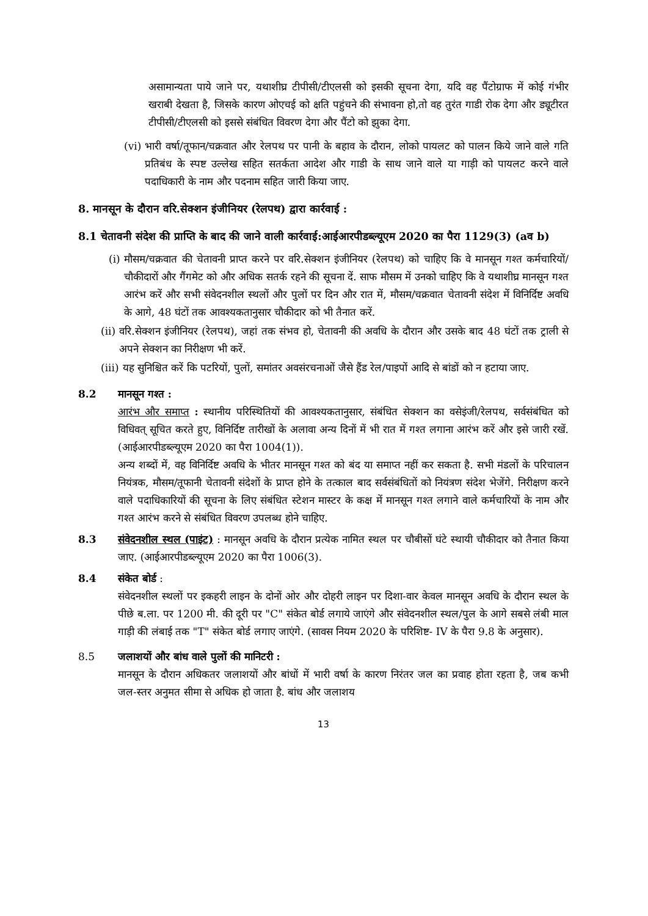असामान्यता पाये जाने पर, यथाशीघ्र टीपीसी/टीएलसी को इसकी सूचना देगा, यदि वह पैंटोग्राफ में कोई गंभीर खराबी देखता है, जिसके कारण ओएचई को क्षति पहुंचने की संभावना हो,तो वह तुरंत गाडी रोक देगा और ड्यूटीरत टीपीसी/टीएलसी को इससे संबंधित विवरण देगा और पैंटो को झुका देगा.
(vi) भारी वर्षा/तूफान/चक्रवात और रेलपथ पर पानी के बहाव के दौरान, लोको पायलट को पालन किये जाने वाले गति प्रतिबंध के स्पष्ट उल्लेख सहित सतर्कता आदेश और गाडी के साथ जाने वाले या गाड़ी को पायलट करने वाले पदाधिकारी के नाम और पदनाम सहित जारी किया जाए.
8. मानसून के दौरान वरि.सेक्शन इंजीनियर (रेलपथ) द्वारा कार्रवाई :
8.1 चेतावनी संदेश की प्राप्ति के बाद की जाने वाली कार्रवाई:आईआरपीडब्ल्यूएम 2020 का पैरा 1129(3) (aव b)
(i) मौसम/चक्रवात की चेतावनी प्राप्त करने पर वरि.सेक्शन इंजीनियर (रेलपथ) को चाहिए कि वे मानसून गश्त कर्मचारियों/चौकीदारों और गैंगमेट को और अधिक सतर्क रहने की सूचना दें. साफ मौसम में उनको चाहिए कि वे यथाशीघ्र मानसून गश्त आरंभ करें और सभी संवेदनशील स्थलों और पुलों पर दिन और रात में, मौसम/चक्रवात चेतावनी संदेश में विनिर्दिष्ट अवधि के आगे, 48 घंटों तक आवश्यकतानुसार चौकीदार को भी तैनात करें.
(ii) वरि.सेक्शन इंजीनियर (रेलपथ), जहां तक संभव हो, चेतावनी की अवधि के दौरान और उसके बाद 48 घंटों तक ट्राली से अपने सेक्शन का निरीक्षण भी करें.
(iii) यह सुनिश्चित करें कि पटरियों, पुलों, समांतर अवसंरचनाओं जैसे हैंड रेल/पाइपों आदि से बांडों को न हटाया जाए.
8.2 मानसून गश्त :
आरंभ और समाप्त : स्थानीय परिस्थितियों की आवश्यकतानुसार, संबंधित सेक्शन का वसेइंजी/रेलपथ, सर्वसंबंधित को विधिवत् सूचित करते हुए, विनिर्दिष्ट तारीखों के अलावा अन्य दिनों में भी रात में गश्त लगाना आरंभ करें और इसे जारी रखें. (आईआरपीडब्ल्यूएम 2020 का पैरा 1004(1)).
अन्य शब्दों में, वह विनिर्दिष्ट अवधि के भीतर मानसून गश्त को बंद या समाप्त नहीं कर सकता है. सभी मंडलों के परिचालन नियंत्रक, मौसम/तूफानी चेतावनी संदेशों के प्राप्त होने के तत्काल बाद सर्वसंबंधितों को नियंत्रण संदेश भेजेंगे. निरीक्षण करने वाले पदाधिकारियों की सूचना के लिए संबंधित स्टेशन मास्टर के कक्ष में मानसून गश्त लगाने वाले कर्मचारियों के नाम और गश्त आरंभ करने से संबंधित विवरण उपलब्ध होने चाहिए.
8.3 संवेदनशील स्थल (पाइंट) : मानसून अवधि के दौरान प्रत्येक नामित स्थल पर चौबीसों घंटे स्थायी चौकीदार को तैनात किया जाए. (आईआरपीडब्ल्यूएम 2020 का पैरा 1006(3).
8.4 संकेत बोर्ड :
संवेदनशील स्थलों पर इकहरी लाइन के दोनों ओर और दोहरी लाइन पर दिशा-वार केवल मानसून अवधि के दौरान स्थल के पीछे ब.ला. पर 1200 मी. की दूरी पर "C" संकेत बोर्ड लगाये जाएंगे और संवेदनशील स्थल/पुल के आगे सबसे लंबी माल गाड़ी की लंबाई तक "T" संकेत बोर्ड लगाए जाएंगे. (सावस नियम 2020 के परिशिष्ट- IV के पैरा 9.8 के अनुसार).
8.5 जलाशयों और बांध वाले पुलों की मानिटरी :
मानसून के दौरान अधिकतर जलाशयों और बांधों में भारी वर्षा के कारण निरंतर जल का प्रवाह होता रहता है, जब कभी जल-स्तर अनुमत सीमा से अधिक हो जाता है. बांध और जलाशय
13